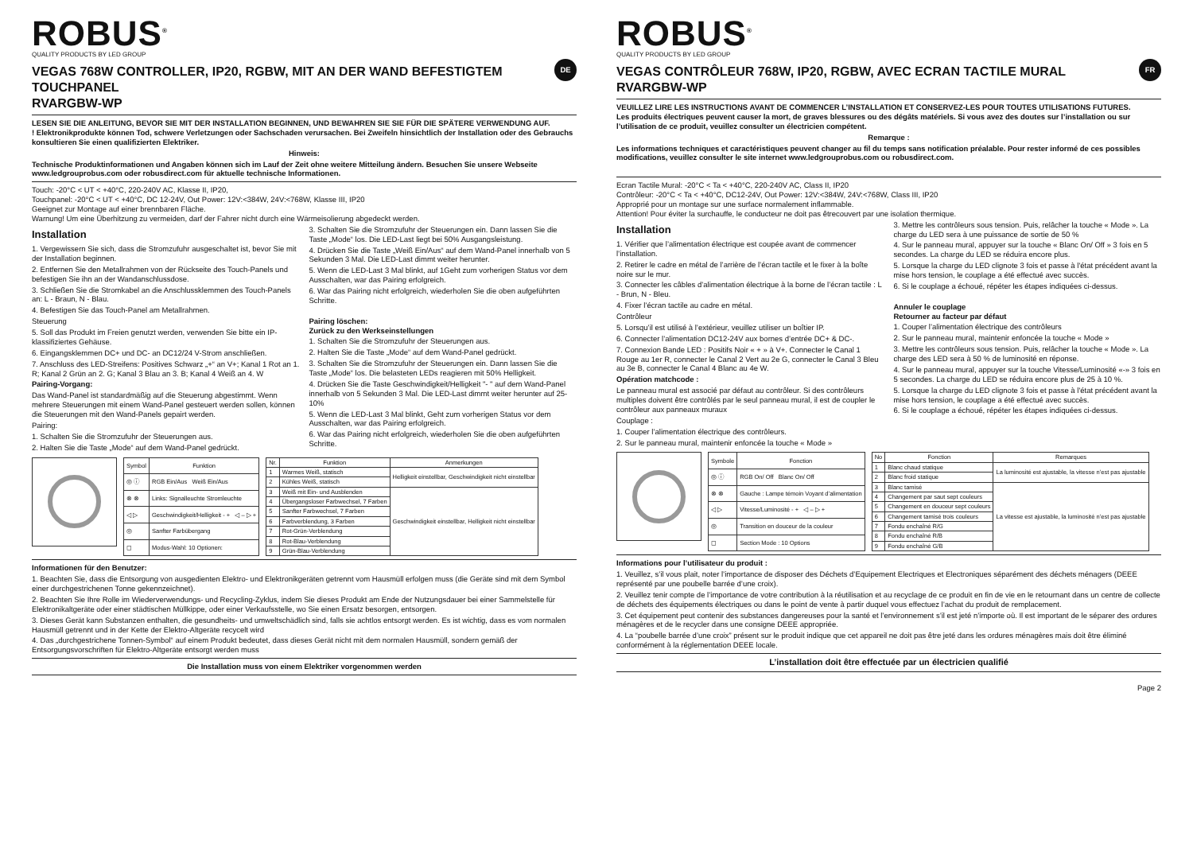ROBUS<sup>®</sup>
QUALITY PRODUCTS BY LED GROUP
DE
VEGAS 768W CONTROLLER, IP20, RGBW, MIT AN DER WAND BEFESTIGTEM TOUCHPANEL
RVARGBW-WP
LESEN SIE DIE ANLEITUNG, BEVOR SIE MIT DER INSTALLATION BEGINNEN, UND BEWAHREN SIE SIE FÜR DIE SPÄTERE VERWENDUNG AUF.
! Elektronikprodukte können Tod, schwere Verletzungen oder Sachschaden verursachen. Bei Zweifeln hinsichtlich der Installation oder des Gebrauchs konsultieren Sie einen qualifizierten Elektriker.
Hinweis:
Technische Produktinformationen und Angaben können sich im Lauf der Zeit ohne weitere Mitteilung ändern. Besuchen Sie unsere Webseite www.ledgrouprobus.com oder robusdirect.com für aktuelle technische Informationen.
Touch: -20°C < UT < +40°C, 220-240V AC, Klasse II, IP20,
Touchpanel: -20°C < UT < +40°C, DC 12-24V, Out Power: 12V:<384W, 24V:<768W, Klasse III, IP20
Geeignet zur Montage auf einer brennbaren Fläche.
Warnung! Um eine Überhitzung zu vermeiden, darf der Fahrer nicht durch eine Wärmeisolierung abgedeckt werden.
Installation
1. Vergewissern Sie sich, dass die Stromzufuhr ausgeschaltet ist, bevor Sie mit der Installation beginnen.
2. Entfernen Sie den Metallrahmen von der Rückseite des Touch-Panels und befestigen Sie ihn an der Wandanschlussdose.
3. Schließen Sie die Stromkabel an die Anschlussklemmen des Touch-Panels an: L - Braun, N - Blau.
4. Befestigen Sie das Touch-Panel am Metallrahmen.
Steuerung
5. Soll das Produkt im Freien genutzt werden, verwenden Sie bitte ein IP-klassifiziertes Gehäuse.
6. Eingangsklemmen DC+ und DC- an DC12/24 V-Strom anschließen.
7. Anschluss des LED-Streifens: Positives Schwarz „+“ an V+; Kanal 1 Rot an 1. R; Kanal 2 Grün an 2. G; Kanal 3 Blau an 3. B; Kanal 4 Weiß an 4. W
Pairing-Vorgang:
Das Wand-Panel ist standardmäßig auf die Steuerung abgestimmt. Wenn mehrere Steuerungen mit einem Wand-Panel gesteuert werden sollen, können die Steuerungen mit den Wand-Panels gepairt werden.
Pairing:
1. Schalten Sie die Stromzufuhr der Steuerungen aus.
2. Halten Sie die Taste „Mode“ auf dem Wand-Panel gedrückt.
3. Schalten Sie die Stromzufuhr der Steuerungen ein. Dann lassen Sie die Taste „Mode“ los. Die LED-Last liegt bei 50% Ausgangsleistung.
4. Drücken Sie die Taste „Weiß Ein/Aus“ auf dem Wand-Panel innerhalb von 5 Sekunden 3 Mal. Die LED-Last dimmt weiter herunter.
5. Wenn die LED-Last 3 Mal blinkt, auf 1Geht zum vorherigen Status vor dem Ausschalten, war das Pairing erfolgreich.
6. War das Pairing nicht erfolgreich, wiederholen Sie die oben aufgeführten Schritte.
Pairing löschen:
Zurück zu den Werkseinstellungen
1. Schalten Sie die Stromzufuhr der Steuerungen aus.
2. Halten Sie die Taste „Mode“ auf dem Wand-Panel gedrückt.
3. Schalten Sie die Stromzufuhr der Steuerungen ein. Dann lassen Sie die Taste „Mode“ los. Die belasteten LEDs reagieren mit 50% Helligkeit.
4. Drücken Sie die Taste Geschwindigkeit/Helligkeit "- " auf dem Wand-Panel innerhalb von 5 Sekunden 3 Mal. Die LED-Last dimmt weiter herunter auf 25-10%
5. Wenn die LED-Last 3 Mal blinkt, Geht zum vorherigen Status vor dem Ausschalten, war das Pairing erfolgreich.
6. War das Pairing nicht erfolgreich, wiederholen Sie die oben aufgeführten Schritte.
| Symbol | Funktion |
| --- | --- |
| ◎ ⓘ | RGB Ein/Aus Weiß Ein/Aus |
| ⊗ ⊗ | Links: Signalleuchte Stromleuchte |
| ◁ ▷ | Geschwindigkeit/Helligkeit - + ◁ – ▷ + |
| ◎ | Sanfter Farbübergang |
| ◻ | Modus-Wahl: 10 Optionen: |
| Nr. | Funktion | Anmerkungen |
| --- | --- | --- |
| 1 | Warmes Weiß, statisch | Helligkeit einstellbar, Geschwindigkeit nicht einstellbar |
| 2 | Kühles Weiß, statisch | |
| 3 | Weiß mit Ein- und Ausblenden | Geschwindigkeit einstellbar, Helligkeit nicht einstellbar |
| 4 | Übergangsloser Farbwechsel, 7 Farben | |
| 5 | Sanfter Farbwechsel, 7 Farben | |
| 6 | Farbverblendung, 3 Farben | |
| 7 | Rot-Grün-Verblendung | |
| 8 | Rot-Blau-Verblendung | |
| 9 | Grün-Blau-Verblendung | |
Informationen für den Benutzer:
1. Beachten Sie, dass die Entsorgung von ausgedienten Elektro- und Elektronikgeräten getrennt vom Hausmüll erfolgen muss (die Geräte sind mit dem Symbol einer durchgestrichenen Tonne gekennzeichnet).
2. Beachten Sie Ihre Rolle im Wiederverwendungs- und Recycling-Zyklus, indem Sie dieses Produkt am Ende der Nutzungsdauer bei einer Sammelstelle für Elektronikaltgeräte oder einer städtischen Müllkippe, oder einer Verkaufsstelle, wo Sie einen Ersatz besorgen, entsorgen.
3. Dieses Gerät kann Substanzen enthalten, die gesundheits- und umweltschädlich sind, falls sie achtlos entsorgt werden. Es ist wichtig, dass es vom normalen Hausmüll getrennt und in der Kette der Elektro-Altgeräte recycelt wird
4. Das „durchgestrichene Tonnen-Symbol“ auf einem Produkt bedeutet, dass dieses Gerät nicht mit dem normalen Hausmüll, sondern gemäß der Entsorgungsvorschriften für Elektro-Altgeräte entsorgt werden muss
Die Installation muss von einem Elektriker vorgenommen werden
ROBUS<sup>®</sup>
QUALITY PRODUCTS BY LED GROUP
FR
VEGAS CONTRÔLEUR 768W, IP20, RGBW, AVEC ECRAN TACTILE MURAL
RVARGBW-WP
VEUILLEZ LIRE LES INSTRUCTIONS AVANT DE COMMENCER L’INSTALLATION ET CONSERVEZ-LES POUR TOUTES UTILISATIONS FUTURES.
Les produits électriques peuvent causer la mort, de graves blessures ou des dégâts matériels. Si vous avez des doutes sur l’installation ou sur l’utilisation de ce produit, veuillez consulter un électricien compétent.
Remarque :
Les informations techniques et caractéristiques peuvent changer au fil du temps sans notification préalable. Pour rester informé de ces possibles modifications, veuillez consulter le site internet www.ledgrouprobus.com ou robusdirect.com.
Ecran Tactile Mural: -20°C < Ta < +40°C, 220-240V AC, Class II, IP20
Contrôleur: -20°C < Ta < +40°C, DC12-24V, Out Power: 12V:<384W, 24V:<768W, Class III, IP20
Approprié pour un montage sur une surface normalement inflammable.
Attention! Pour éviter la surchauffe, le conducteur ne doit pas êtrecouvert par une isolation thermique.
Installation
1. Vérifier que l’alimentation électrique est coupée avant de commencer l’installation.
2. Retirer le cadre en métal de l’arrière de l’écran tactile et le fixer à la boîte noire sur le mur.
3. Connecter les câbles d’alimentation électrique à la borne de l’écran tactile : L - Brun, N - Bleu.
4. Fixer l’écran tactile au cadre en métal.
Contrôleur
5. Lorsqu’il est utilisé à l’extérieur, veuillez utiliser un boîtier IP.
6. Connecter l’alimentation DC12-24V aux bornes d’entrée DC+ & DC-.
7. Connexion Bande LED : Positifs Noir « + » à V+. Connecter le Canal 1 Rouge au 1er R, connecter le Canal 2 Vert au 2e G, connecter le Canal 3 Bleu au 3e B, connecter le Canal 4 Blanc au 4e W.
Opération matchcode :
Le panneau mural est associé par défaut au contrôleur. Si des contrôleurs multiples doivent être contrôlés par le seul panneau mural, il est de coupler le contrôleur aux panneaux muraux
Couplage :
1. Couper l’alimentation électrique des contrôleurs.
2. Sur le panneau mural, maintenir enfoncée la touche « Mode »
3. Mettre les contrôleurs sous tension. Puis, relâcher la touche « Mode ». La charge du LED sera à une puissance de sortie de 50 %
4. Sur le panneau mural, appuyer sur la touche « Blanc On/ Off » 3 fois en 5 secondes. La charge du LED se réduira encore plus.
5. Lorsque la charge du LED clignote 3 fois et passe à l'état précédent avant la mise hors tension, le couplage a été effectué avec succès.
6. Si le couplage a échoué, répéter les étapes indiquées ci-dessus.
Annuler le couplage
Retourner au facteur par défaut
1. Couper l’alimentation électrique des contrôleurs
2. Sur le panneau mural, maintenir enfoncée la touche « Mode »
3. Mettre les contrôleurs sous tension. Puis, relâcher la touche « Mode ». La charge des LED sera à 50 % de luminosité en réponse.
4. Sur le panneau mural, appuyer sur la touche Vitesse/Luminosité «-» 3 fois en 5 secondes. La charge du LED se réduira encore plus de 25 à 10 %.
5. Lorsque la charge du LED clignote 3 fois et passe à l'état précédent avant la mise hors tension, le couplage a été effectué avec succès.
6. Si le couplage a échoué, répéter les étapes indiquées ci-dessus.
| Symbole | Fonction |
| --- | --- |
| ◎ ⓘ | RGB On/ Off Blanc On/ Off |
| ⊗ ⊗ | Gauche : Lampe témoin Voyant d’alimentation |
| ◁ ▷ | Vitesse/Luminosité - + ◁ – ▷ + |
| ◎ | Transition en douceur de la couleur |
| ◻ | Section Mode : 10 Options |
| No | Fonction | Remarques |
| --- | --- | --- |
| 1 | Blanc chaud statique | La luminosité est ajustable, la vitesse n’est pas ajustable |
| 2 | Blanc froid statique | |
| 3 | Blanc tamisé | La vitesse est ajustable, la luminosité n’est pas ajustable |
| 4 | Changement par saut sept couleurs | |
| 5 | Changement en douceur sept couleurs | |
| 6 | Changement tamisé trois couleurs | |
| 7 | Fondu enchaîné R/G | |
| 8 | Fondu enchaîné R/B | |
| 9 | Fondu enchaîné G/B | |
Informations pour l’utilisateur du produit :
1. Veuillez, s’il vous plait, noter l’importance de disposer des Déchets d’Equipement Electriques et Electroniques séparément des déchets ménagers (DEEE représenté par une poubelle barrée d’une croix).
2. Veuillez tenir compte de l’importance de votre contribution à la réutilisation et au recyclage de ce produit en fin de vie en le retournant dans un centre de collecte de déchets des équipements électriques ou dans le point de vente à partir duquel vous effectuez l’achat du produit de remplacement.
3. Cet équipement peut contenir des substances dangereuses pour la santé et l’environnement s’il est jeté n’importe où. Il est important de le séparer des ordures ménagères et de le recycler dans une consigne DEEE appropriée.
4. La “poubelle barrée d’une croix” présent sur le produit indique que cet appareil ne doit pas être jeté dans les ordures ménagères mais doit être éliminé conformément à la réglementation DEEE locale.
L’installation doit être effectuée par un électricien qualifié
Page 2